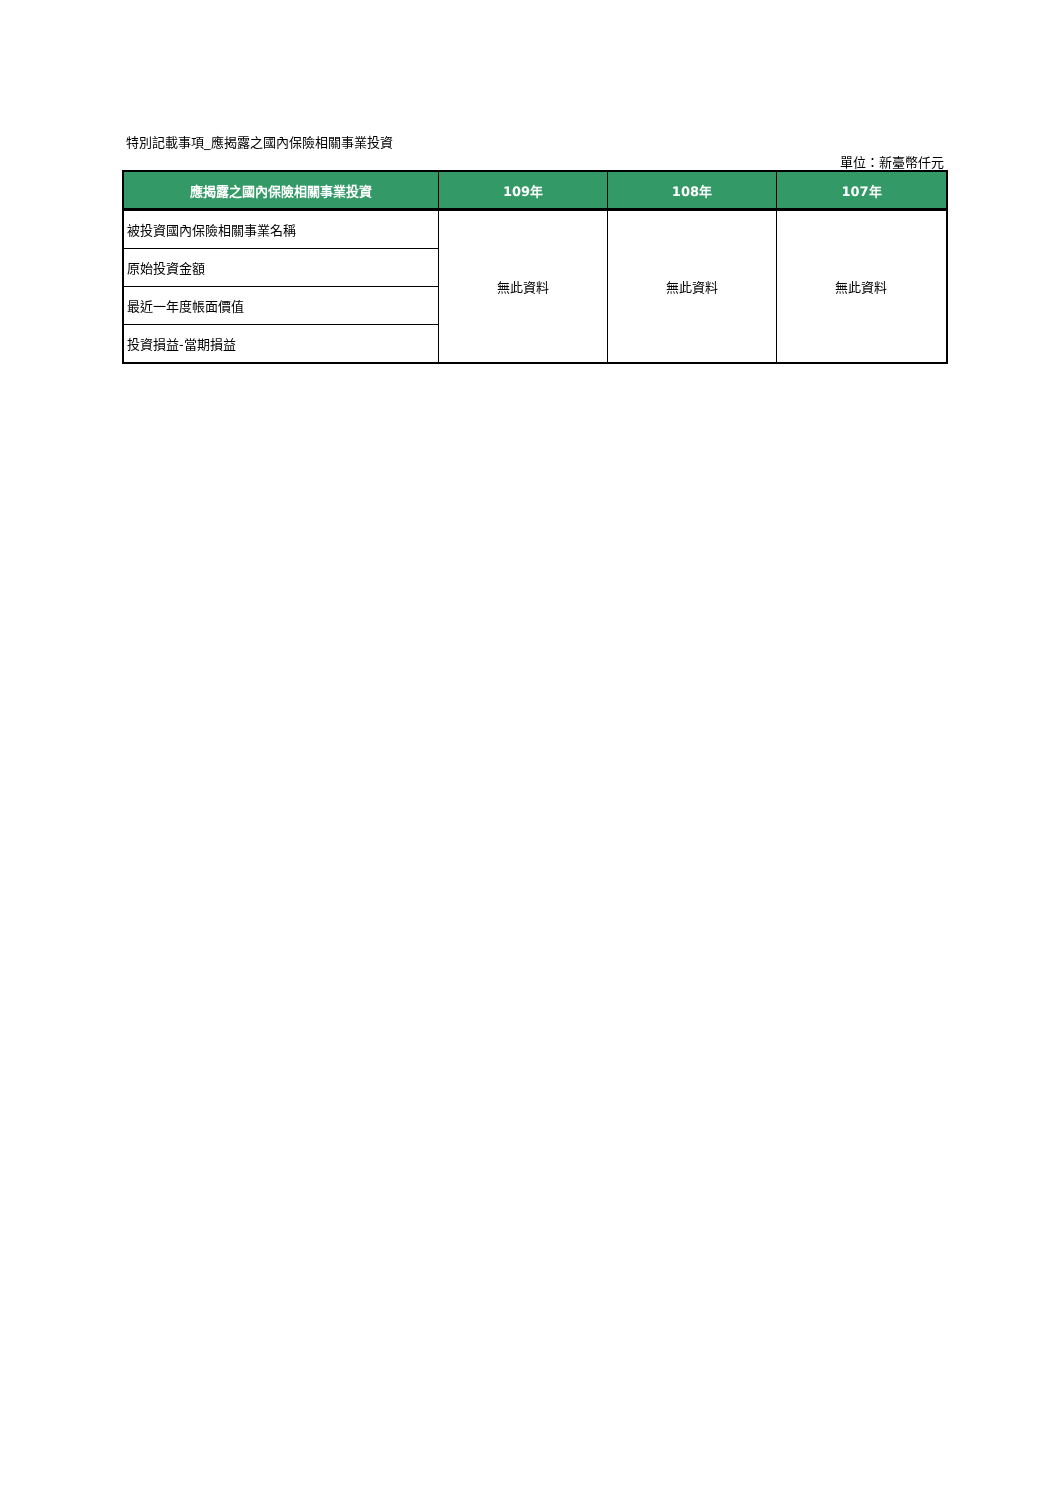特別記載事項_應揭露之國內保險相關事業投資
單位：新臺幣仟元
| 應揭露之國內保險相關事業投資 | 109年 | 108年 | 107年 |
| --- | --- | --- | --- |
| 被投資國內保險相關事業名稱 | 無此資料 | 無此資料 | 無此資料 |
| 原始投資金額 | | | |
| 最近一年度帳面價值 | | | |
| 投資損益-當期損益 | | | |